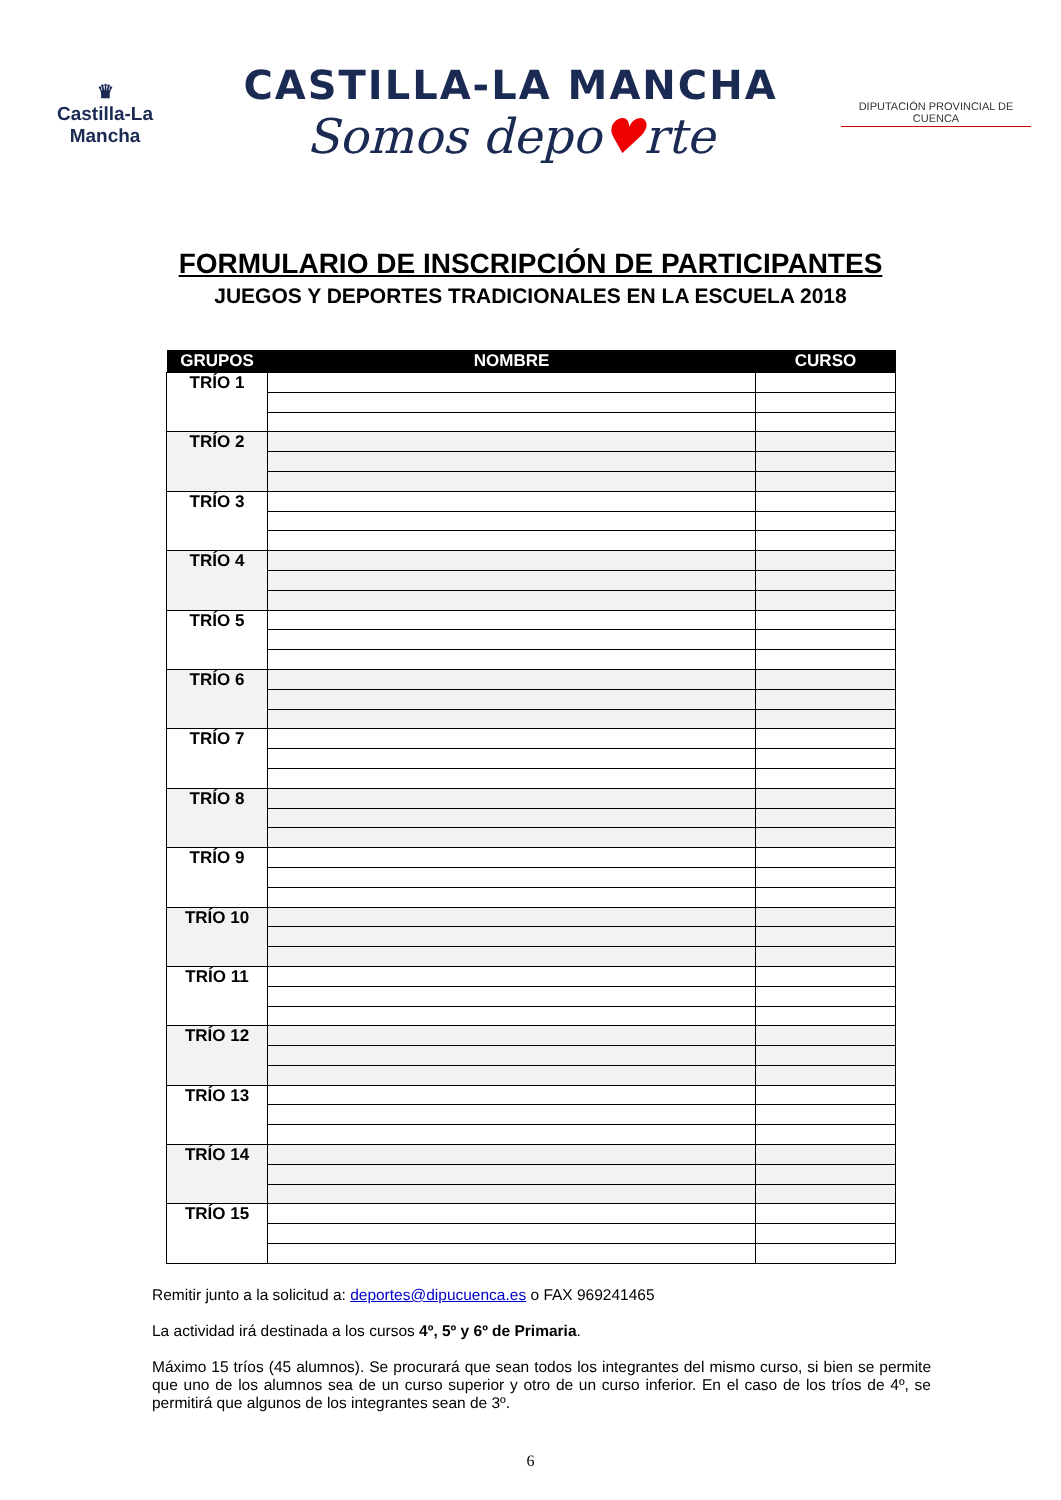♛
Castilla-La Mancha
CASTILLA-LA MANCHA
Somos depo♥rte
DIPUTACIÓN PROVINCIAL DE CUENCA
FORMULARIO DE INSCRIPCIÓN DE PARTICIPANTES
JUEGOS Y DEPORTES TRADICIONALES EN LA ESCUELA 2018
| GRUPOS | NOMBRE | CURSO |
| --- | --- | --- |
| TRÍO 1 | | |
| TRÍO 2 | | |
| TRÍO 3 | | |
| TRÍO 4 | | |
| TRÍO 5 | | |
| TRÍO 6 | | |
| TRÍO 7 | | |
| TRÍO 8 | | |
| TRÍO 9 | | |
| TRÍO 10 | | |
| TRÍO 11 | | |
| TRÍO 12 | | |
| TRÍO 13 | | |
| TRÍO 14 | | |
| TRÍO 15 | | |
Remitir junto a la solicitud a: deportes@dipucuenca.es o FAX 969241465
La actividad irá destinada a los cursos 4º, 5º y 6º de Primaria.
Máximo 15 tríos (45 alumnos). Se procurará que sean todos los integrantes del mismo curso, si bien se permite que uno de los alumnos sea de un curso superior y otro de un curso inferior. En el caso de los tríos de 4º, se permitirá que algunos de los integrantes sean de 3º.
6